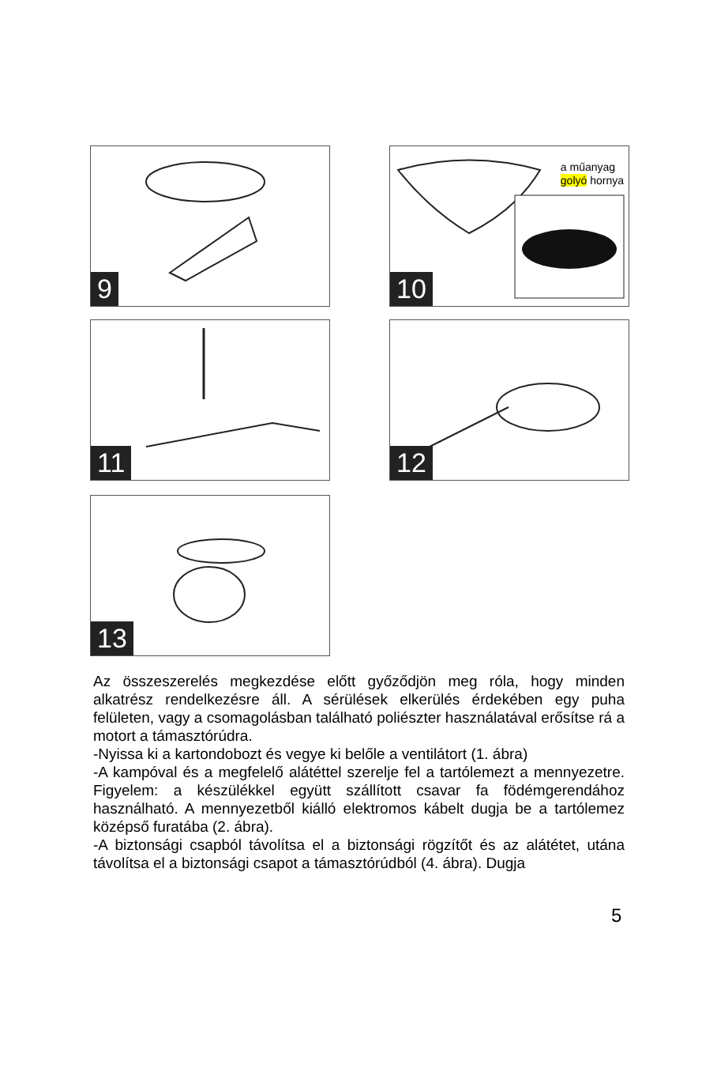9
a műanyag
golyó hornya
10
11 12
13
Az összeszerelés megkezdése előtt győződjön meg róla, hogy minden alkatrész rendelkezésre áll. A sérülések elkerülés érdekében egy puha felületen, vagy a csomagolásban található poliészter használatával erősítse rá a motort a támasztórúdra.
-Nyissa ki a kartondobozt és vegye ki belőle a ventilátort (1. ábra)
-A kampóval és a megfelelő alátéttel szerelje fel a tartólemezt a mennyezetre. Figyelem: a készülékkel együtt szállított csavar fa födémgerendához használható. A mennyezetből kiálló elektromos kábelt dugja be a tartólemez középső furatába (2. ábra).
-A biztonsági csapból távolítsa el a biztonsági rögzítőt és az alátétet, utána távolítsa el a biztonsági csapot a támasztórúdból (4. ábra). Dugja
5